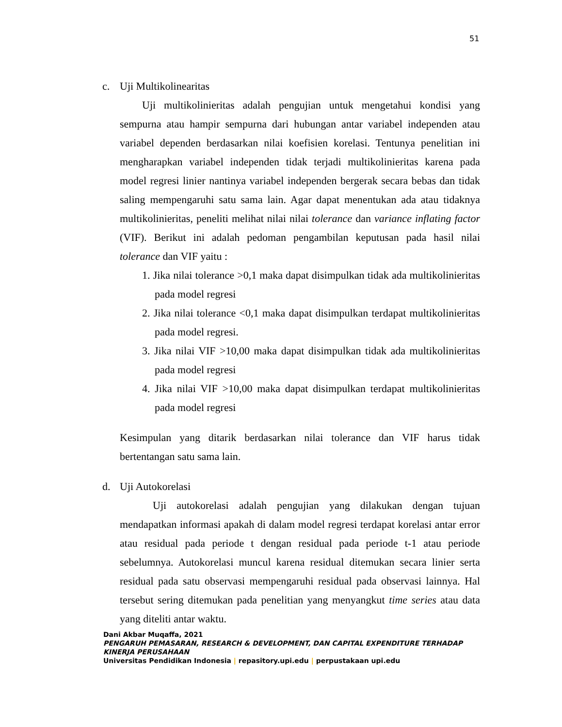51
c. Uji Multikolinearitas
Uji multikolinieritas adalah pengujian untuk mengetahui kondisi yang sempurna atau hampir sempurna dari hubungan antar variabel independen atau variabel dependen berdasarkan nilai koefisien korelasi. Tentunya penelitian ini mengharapkan variabel independen tidak terjadi multikolinieritas karena pada model regresi linier nantinya variabel independen bergerak secara bebas dan tidak saling mempengaruhi satu sama lain. Agar dapat menentukan ada atau tidaknya multikolinieritas, peneliti melihat nilai nilai tolerance dan variance inflating factor (VIF). Berikut ini adalah pedoman pengambilan keputusan pada hasil nilai tolerance dan VIF yaitu :
1. Jika nilai tolerance >0,1 maka dapat disimpulkan tidak ada multikolinieritas pada model regresi
2. Jika nilai tolerance <0,1 maka dapat disimpulkan terdapat multikolinieritas pada model regresi.
3. Jika nilai VIF >10,00 maka dapat disimpulkan tidak ada multikolinieritas pada model regresi
4. Jika nilai VIF >10,00 maka dapat disimpulkan terdapat multikolinieritas pada model regresi
Kesimpulan yang ditarik berdasarkan nilai tolerance dan VIF harus tidak bertentangan satu sama lain.
d. Uji Autokorelasi
Uji autokorelasi adalah pengujian yang dilakukan dengan tujuan mendapatkan informasi apakah di dalam model regresi terdapat korelasi antar error atau residual pada periode t dengan residual pada periode t-1 atau periode sebelumnya. Autokorelasi muncul karena residual ditemukan secara linier serta residual pada satu observasi mempengaruhi residual pada observasi lainnya. Hal tersebut sering ditemukan pada penelitian yang menyangkut time series atau data yang diteliti antar waktu.
Dani Akbar Muqaffa, 2021
PENGARUH PEMASARAN, RESEARCH & DEVELOPMENT, DAN CAPITAL EXPENDITURE TERHADAP KINERJA PERUSAHAAN
Universitas Pendidikan Indonesia | repasitory.upi.edu | perpustakaan upi.edu